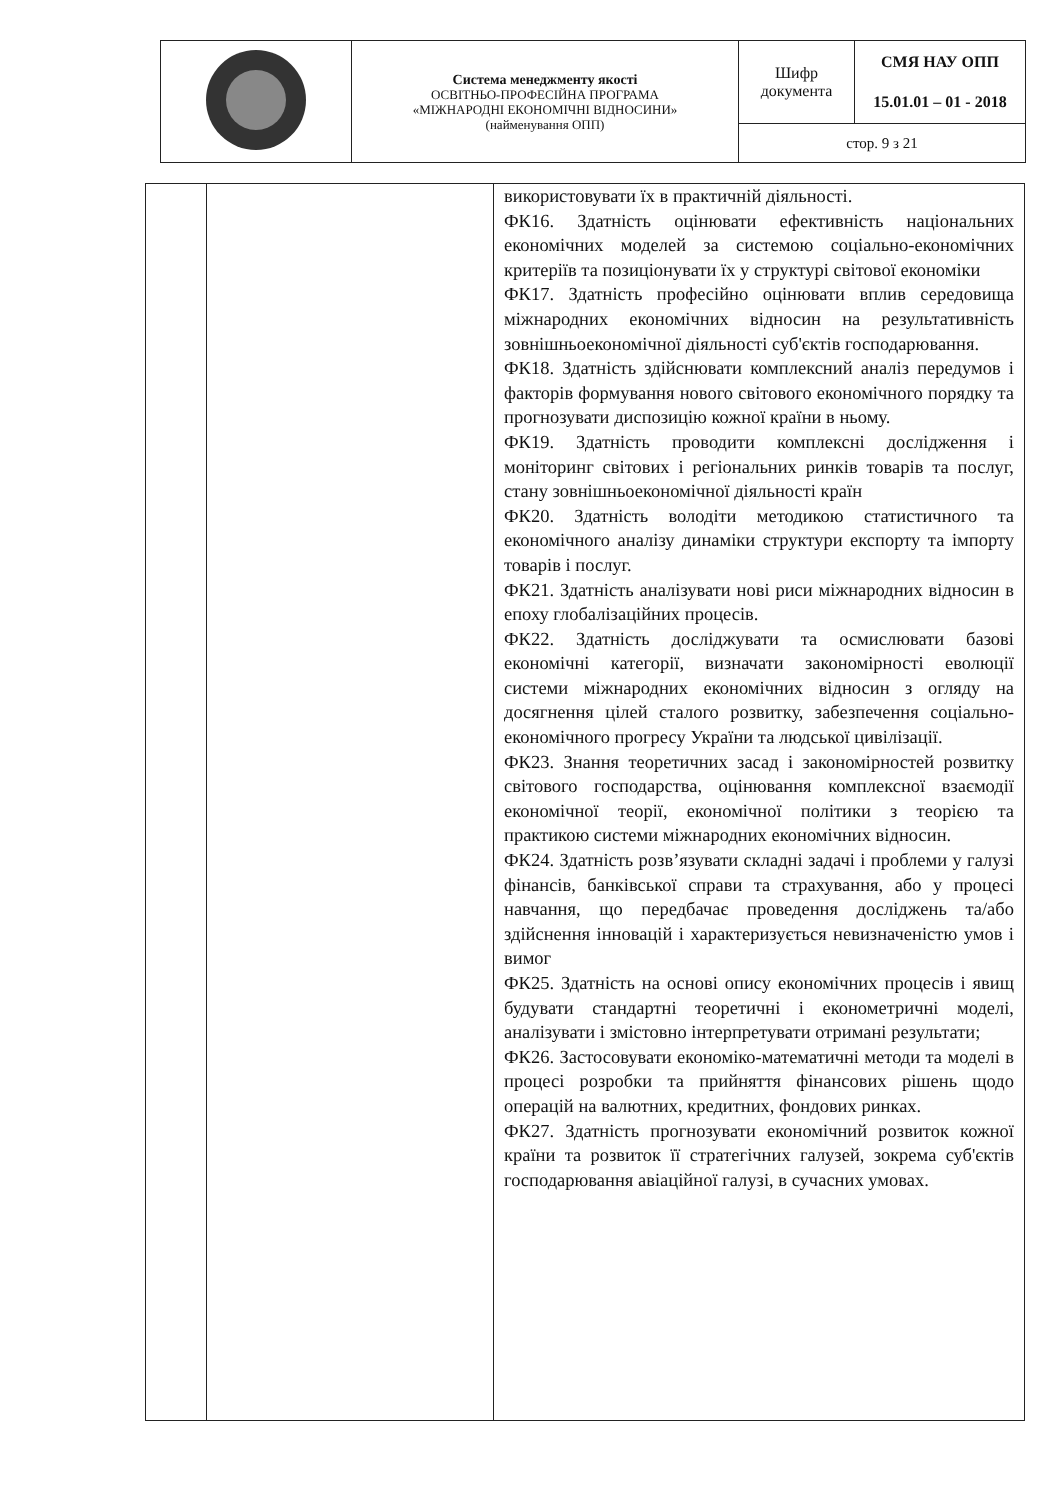| | Система менеджменту якості ОСВІТНЬО-ПРОФЕСІЙНА ПРОГРАМА «МІЖНАРОДНІ ЕКОНОМІЧНІ ВІДНОСИНИ» (найменування ОПП) | Шифр документа | СМЯ НАУ ОПП 15.01.01 – 01 - 2018 |
| | | стор. 9 з 21 | |
| | | використовувати їх в практичній діяльності. ФК16. Здатність оцінювати ефективність національних економічних моделей за системою соціально-економічних критеріїв та позиціонувати їх у структурі світової економіки ФК17. Здатність професійно оцінювати вплив середовища міжнародних економічних відносин на результативність зовнішньоекономічної діяльності суб'єктів господарювання. ФК18. Здатність здійснювати комплексний аналіз передумов і факторів формування нового світового економічного порядку та прогнозувати диспозицію кожної країни в ньому. ФК19. Здатність проводити комплексні дослідження і моніторинг світових і регіональних ринків товарів та послуг, стану зовнішньоекономічної діяльності країн ФК20. Здатність володіти методикою статистичного та економічного аналізу динаміки структури експорту та імпорту товарів і послуг. ФК21. Здатність аналізувати нові риси міжнародних відносин в епоху глобалізаційних процесів. ФК22. Здатність досліджувати та осмислювати базові економічні категорії, визначати закономірності еволюції системи міжнародних економічних відносин з огляду на досягнення цілей сталого розвитку, забезпечення соціально-економічного прогресу України та людської цивілізації. ФК23. Знання теоретичних засад і закономірностей розвитку світового господарства, оцінювання комплексної взаємодії економічної теорії, економічної політики з теорією та практикою системи міжнародних економічних відносин. ФК24. Здатність розв’язувати складні задачі і проблеми у галузі фінансів, банківської справи та страхування, або у процесі навчання, що передбачає проведення досліджень та/або здійснення інновацій і характеризується невизначеністю умов і вимог ФК25. Здатність на основі опису економічних процесів і явищ будувати стандартні теоретичні і економетричні моделі, аналізувати і змістовно інтерпретувати отримані результати; ФК26. Застосовувати економіко-математичні методи та моделі в процесі розробки та прийняття фінансових рішень щодо операцій на валютних, кредитних, фондових ринках. ФК27. Здатність прогнозувати економічний розвиток кожної країни та розвиток її стратегічних галузей, зокрема суб'єктів господарювання авіаційної галузі, в сучасних умовах. |